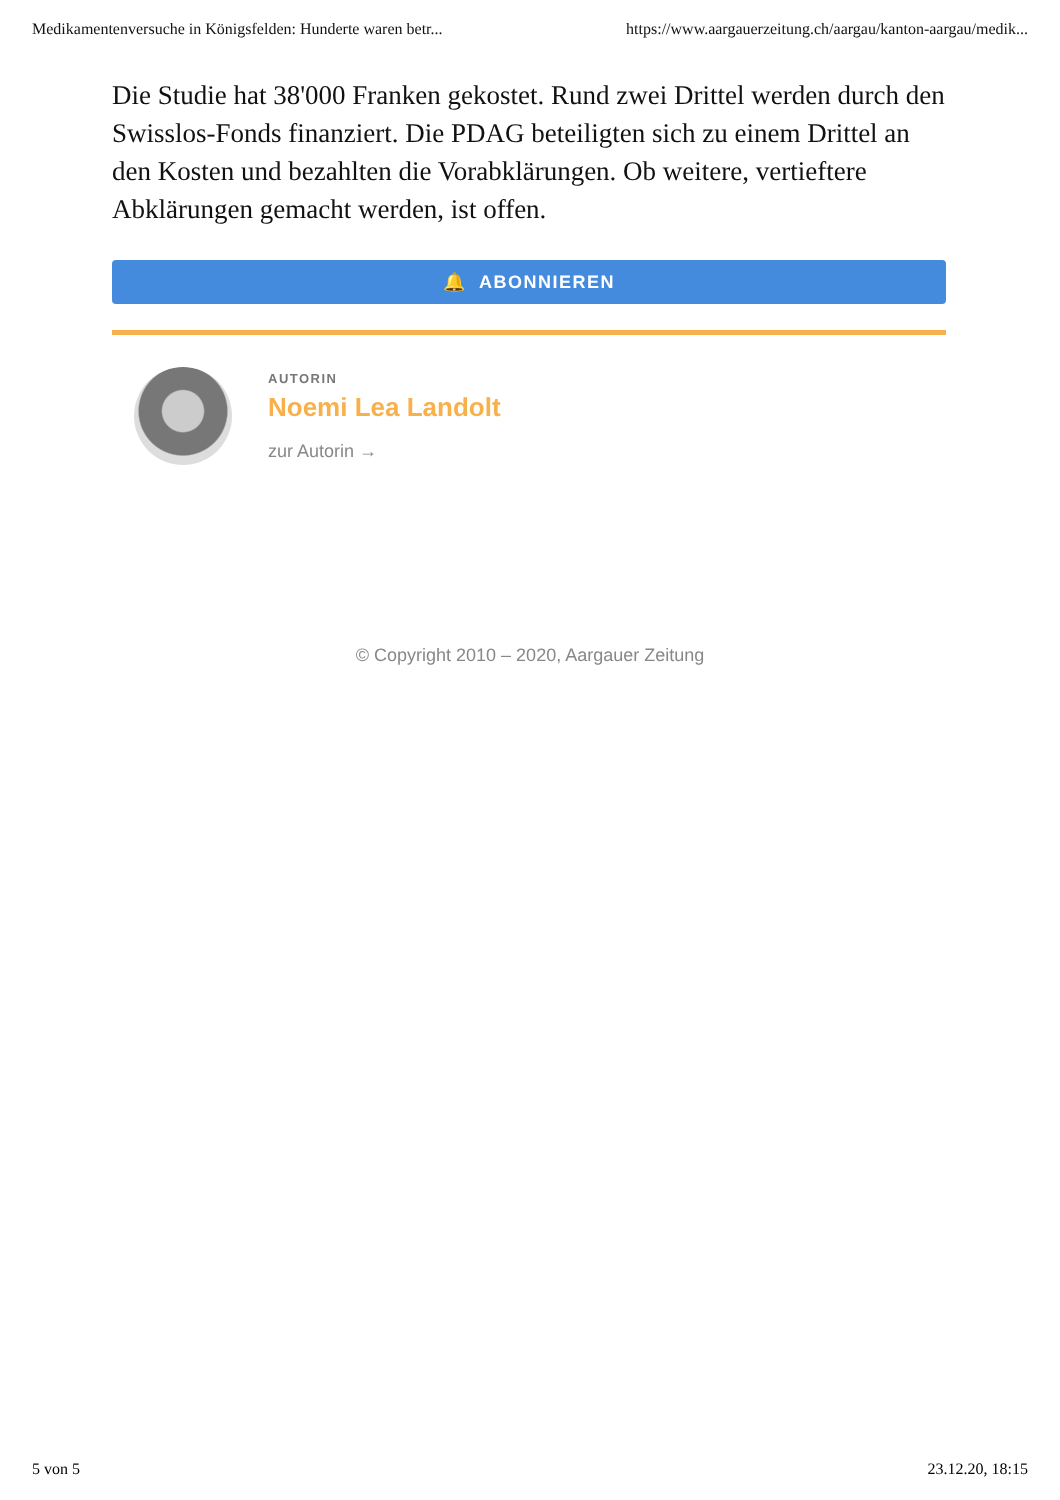Medikamentenversuche in Königsfelden: Hunderte waren betr... https://www.aargauerzeitung.ch/aargau/kanton-aargau/medik...
Die Studie hat 38'000 Franken gekostet. Rund zwei Drittel werden durch den Swisslos-Fonds finanziert. Die PDAG beteiligten sich zu einem Drittel an den Kosten und bezahlten die Vorabklärungen. Ob weitere, vertieftere Abklärungen gemacht werden, ist offen.
🔔 ABONNIEREN
AUTORIN
Noemi Lea Landolt
zur Autorin →
© Copyright 2010 – 2020, Aargauer Zeitung
5 von 5 23.12.20, 18:15